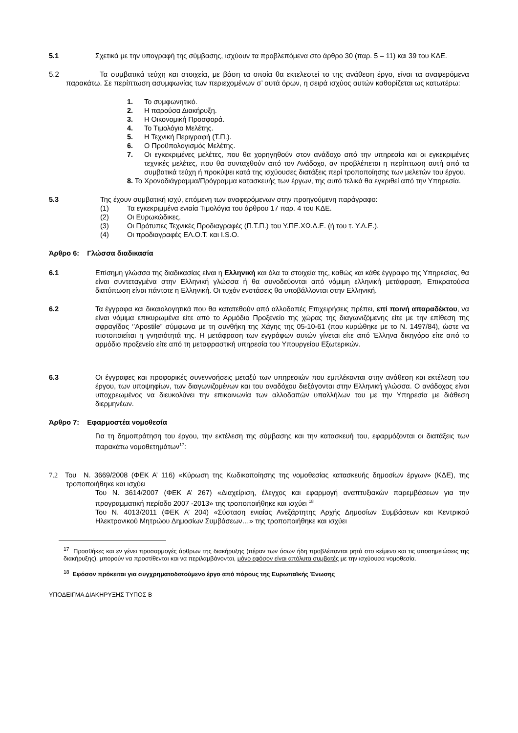5.1 Σχετικά με την υπογραφή της σύμβασης, ισχύουν τα προβλεπόμενα στο άρθρο 30 (παρ. 5 – 11) και 39 του ΚΔΕ.
5.2 Τα συμβατικά τεύχη και στοιχεία, με βάση τα οποία θα εκτελεστεί το της ανάθεση έργο, είναι τα αναφερόμενα παρακάτω. Σε περίπτωση ασυμφωνίας των περιεχομένων σ’ αυτά όρων, η σειρά ισχύος αυτών καθορίζεται ως κατωτέρω:
1. Το συμφωνητικό.
2. Η παρούσα Διακήρυξη.
3. Η Οικονομική Προσφορά.
4. Το Τιμολόγιο Μελέτης.
5. Η Τεχνική Περιγραφή (Τ.Π.).
6. Ο Προϋπολογισμός Μελέτης.
7. Οι εγκεκριμένες μελέτες, που θα χορηγηθούν στον ανάδοχο από την υπηρεσία και οι εγκεκριμένες τεχνικές μελέτες, που θα συνταχθούν από τον Ανάδοχο, αν προβλέπεται η περίπτωση αυτή από τα συμβατικά τεύχη ή προκύψει κατά της ισχύουσες διατάξεις περί τροποποίησης των μελετών του έργου.
8. Το Χρονοδιάγραμμα/Πρόγραμμα κατασκευής των έργων, της αυτό τελικά θα εγκριθεί από την Υπηρεσία.
5.3 Της έχουν συμβατική ισχύ, επόμενη των αναφερόμενων στην προηγούμενη παράγραφο:
(1) Τα εγκεκριμμένα ενιαία Τιμολόγια του άρθρου 17 παρ. 4 του ΚΔΕ.
(2) Οι Ευρωκώδικες.
(3) Οι Πρότυπες Τεχνικές Προδιαγραφές (Π.Τ.Π.) του Υ.ΠΕ.ΧΩ.Δ.Ε. (ή του τ. Υ.Δ.Ε.).
(4) Οι προδιαγραφές ΕΛ.Ο.Τ. και I.S.O.
Άρθρο 6: Γλώσσα διαδικασία
6.1 Επίσημη γλώσσα της διαδικασίας είναι η Ελληνική και όλα τα στοιχεία της, καθώς και κάθε έγγραφο της Υπηρεσίας, θα είναι συντεταγμένα στην Ελληνική γλώσσα ή θα συνοδεύονται από νόμιμη ελληνική μετάφραση. Επικρατούσα διατύπωση είναι πάντοτε η Ελληνική. Οι τυχόν ενστάσεις θα υποβάλλονται στην Ελληνική.
6.2 Τα έγγραφα και δικαιολογητικά που θα κατατεθούν από αλλοδαπές Επιχειρήσεις πρέπει, επί ποινή απαραδέκτου, να είναι νόμιμα επικυρωμένα είτε από το Αρμόδιο Προξενείο της χώρας της διαγωνιζόμενης είτε με την επίθεση της σφραγίδας ‘’Apostile” σύμφωνα με τη συνθήκη της Χάγης της 05-10-61 (που κυρώθηκε με το Ν. 1497/84), ώστε να πιστοποιείται η γνησιότητά της. Η μετάφραση των εγγράφων αυτών γίνεται είτε από Έλληνα δικηγόρο είτε από το αρμόδιο προξενείο είτε από τη μεταφραστική υπηρεσία του Υπουργείου Εξωτερικών.
6.3 Οι έγγραφες και προφορικές συνεννοήσεις μεταξύ των υπηρεσιών που εμπλέκονται στην ανάθεση και εκτέλεση του έργου, των υποψηφίων, των διαγωνιζομένων και του αναδόχου διεξάγονται στην Ελληνική γλώσσα. Ο ανάδοχος είναι υποχρεωμένος να διευκολύνει την επικοινωνία των αλλοδαπών υπαλλήλων του με την Υπηρεσία με διάθεση διερμηνέων.
Άρθρο 7: Εφαρμοστέα νομοθεσία
Για τη δημοπράτηση του έργου, την εκτέλεση της σύμβασης και την κατασκευή του, εφαρμόζονται οι διατάξεις των παρακάτω νομοθετημάτων<sup>17</sup>:
7.2 Του Ν. 3669/2008 (ΦΕΚ Α’ 116) «Κύρωση της Κωδικοποίησης της νομοθεσίας κατασκευής δημοσίων έργων» (ΚΔΕ), της τροποποιήθηκε και ισχύει
Του Ν. 3614/2007 (ΦΕΚ Α’ 267) «Διαχείριση, έλεγχος και εφαρμογή αναπτυξιακών παρεμβάσεων για την προγραμματική περίοδο 2007 -2013» της τροποποιήθηκε και ισχύει <sup>18</sup>
Του Ν. 4013/2011 (ΦΕΚ Α’ 204) «Σύσταση ενιαίας Ανεξάρτητης Αρχής Δημοσίων Συμβάσεων και Κεντρικού Ηλεκτρονικού Μητρώου Δημοσίων Συμβάσεων…» της τροποποιήθηκε και ισχύει
<sup>17</sup> Προσθήκες και εν γένει προσαρμογές άρθρων της διακήρυξης (πέραν των όσων ήδη προβλέπονται ρητά στο κείμενο και τις υποσημειώσεις της διακήρυξης), μπορούν να προστίθενται και να περιλαμβάνονται, μόνο εφόσον είναι απόλυτα συμβατές με την ισχύουσα νομοθεσία.
<sup>18</sup> Εφόσον πρόκειται για συγχρηματοδοτούμενο έργο από πόρους της Ευρωπαϊκής Ένωσης
ΥΠΟΔΕΙΓΜΑ ΔΙΑΚΗΡΥΞΗΣ ΤΥΠΟΣ Β